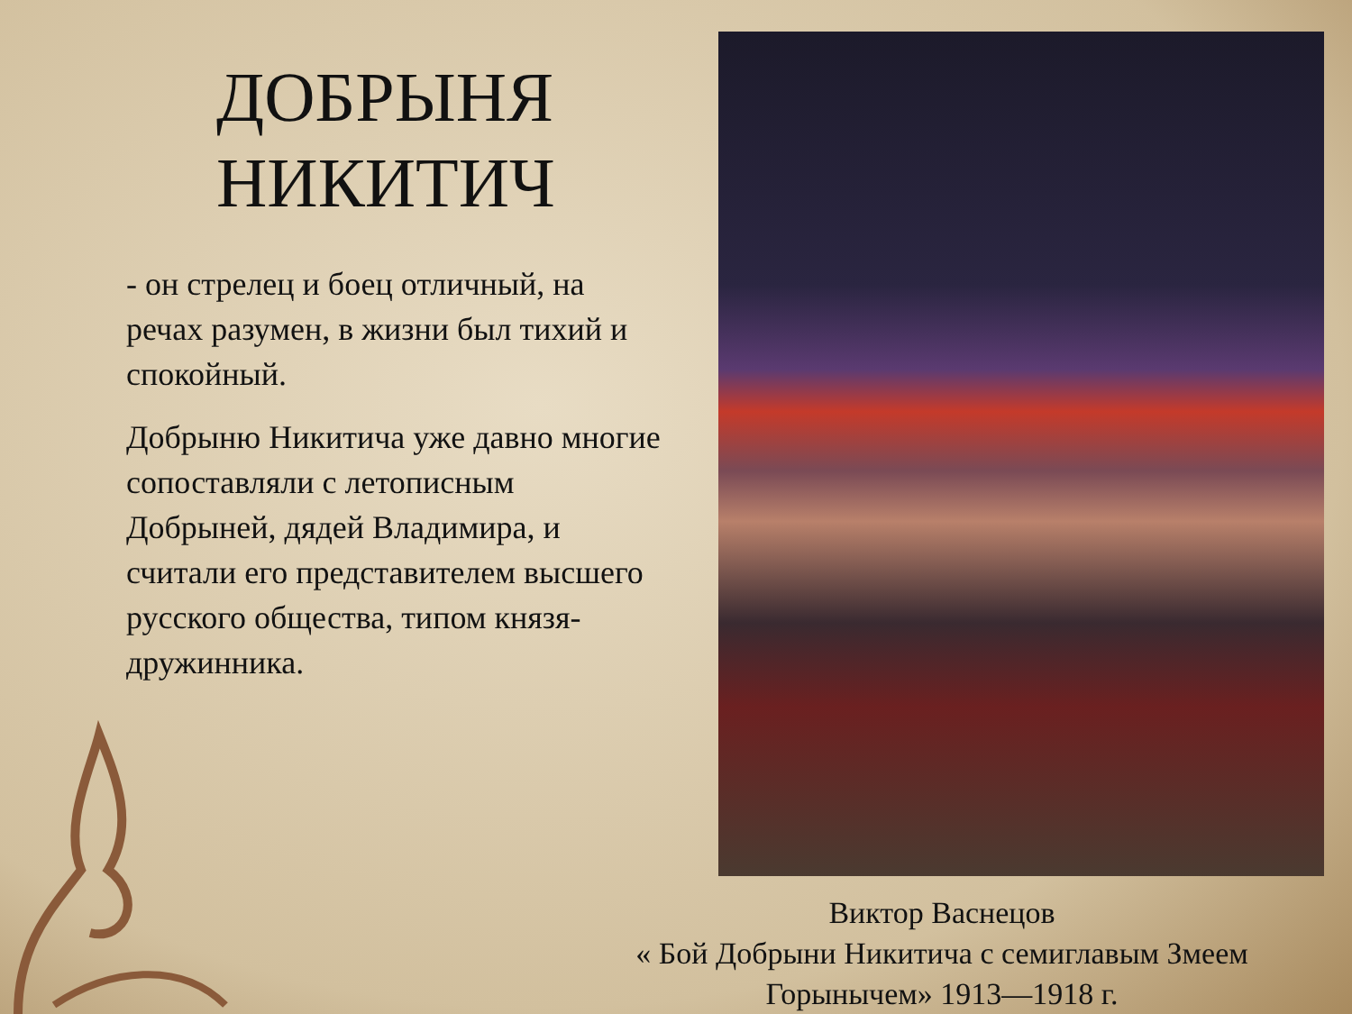ДОБРЫНЯ НИКИТИЧ
- он стрелец и боец отличный, на речах разумен, в жизни был тихий и спокойный.
Добрыню Никитича уже давно многие сопоставляли с летописным Добрыней, дядей Владимира, и считали его представителем высшего русского общества, типом князя-дружинника.
Виктор Васнецов
« Бой Добрыни Никитича с семиглавым Змеем Горынычем» 1913—1918 г.